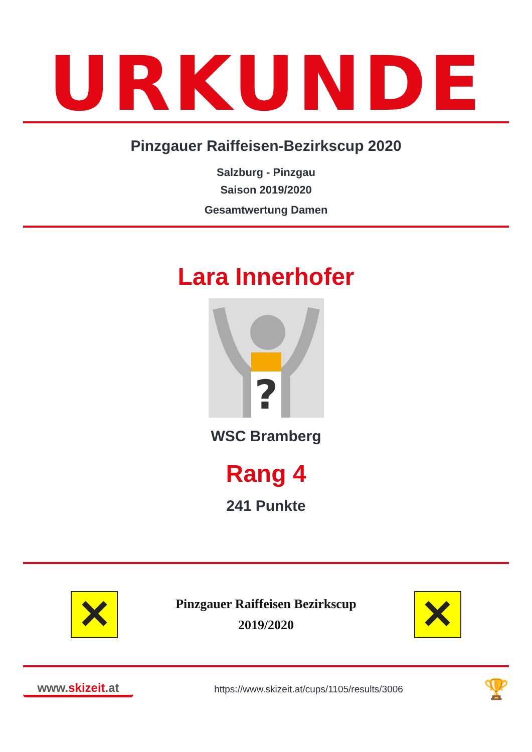URKUNDE
Pinzgauer Raiffeisen-Bezirkscup 2020
Salzburg - Pinzgau
Saison 2019/2020
Gesamtwertung Damen
Lara Innerhofer
?
WSC Bramberg
Rang 4
241 Punkte
✕
Pinzgauer Raiffeisen Bezirkscup
2019/2020
✕
www.skizeit.at
https://www.skizeit.at/cups/1105/results/3006
🏆